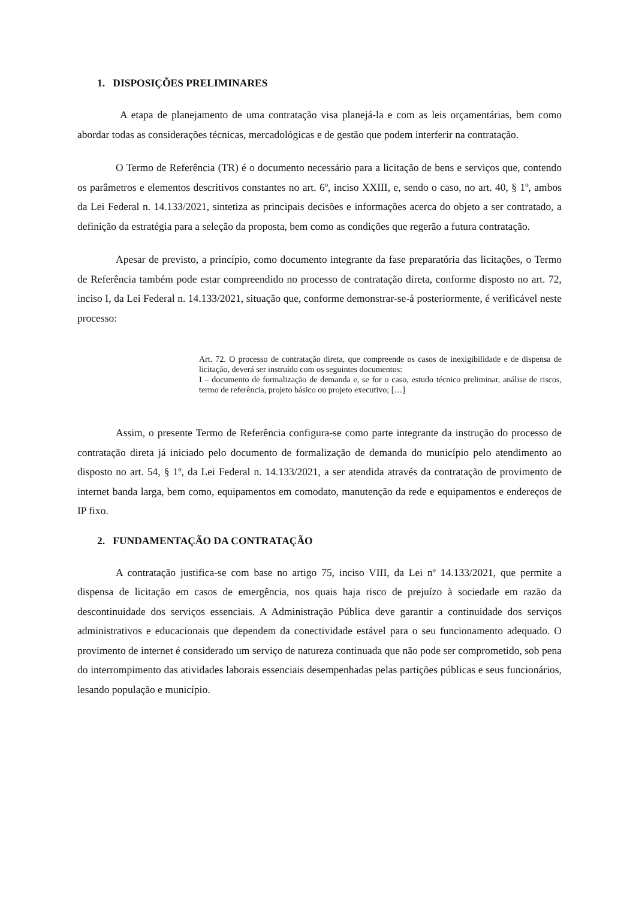1. DISPOSIÇÕES PRELIMINARES
A etapa de planejamento de uma contratação visa planejá-la e com as leis orçamentárias, bem como abordar todas as considerações técnicas, mercadológicas e de gestão que podem interferir na contratação.
O Termo de Referência (TR) é o documento necessário para a licitação de bens e serviços que, contendo os parâmetros e elementos descritivos constantes no art. 6º, inciso XXIII, e, sendo o caso, no art. 40, § 1º, ambos da Lei Federal n. 14.133/2021, sintetiza as principais decisões e informações acerca do objeto a ser contratado, a definição da estratégia para a seleção da proposta, bem como as condições que regerão a futura contratação.
Apesar de previsto, a princípio, como documento integrante da fase preparatória das licitações, o Termo de Referência também pode estar compreendido no processo de contratação direta, conforme disposto no art. 72, inciso I, da Lei Federal n. 14.133/2021, situação que, conforme demonstrar-se-á posteriormente, é verificável neste processo:
Art. 72. O processo de contratação direta, que compreende os casos de inexigibilidade e de dispensa de licitação, deverá ser instruído com os seguintes documentos:
I – documento de formalização de demanda e, se for o caso, estudo técnico preliminar, análise de riscos, termo de referência, projeto básico ou projeto executivo; […]
Assim, o presente Termo de Referência configura-se como parte integrante da instrução do processo de contratação direta já iniciado pelo documento de formalização de demanda do município pelo atendimento ao disposto no art. 54, § 1º, da Lei Federal n. 14.133/2021, a ser atendida através da contratação de provimento de internet banda larga, bem como, equipamentos em comodato, manutenção da rede e equipamentos e endereços de IP fixo.
2. FUNDAMENTAÇÃO DA CONTRATAÇÃO
A contratação justifica-se com base no artigo 75, inciso VIII, da Lei nº 14.133/2021, que permite a dispensa de licitação em casos de emergência, nos quais haja risco de prejuízo à sociedade em razão da descontinuidade dos serviços essenciais. A Administração Pública deve garantir a continuidade dos serviços administrativos e educacionais que dependem da conectividade estável para o seu funcionamento adequado. O provimento de internet é considerado um serviço de natureza continuada que não pode ser comprometido, sob pena do interrompimento das atividades laborais essenciais desempenhadas pelas partições públicas e seus funcionários, lesando população e município.